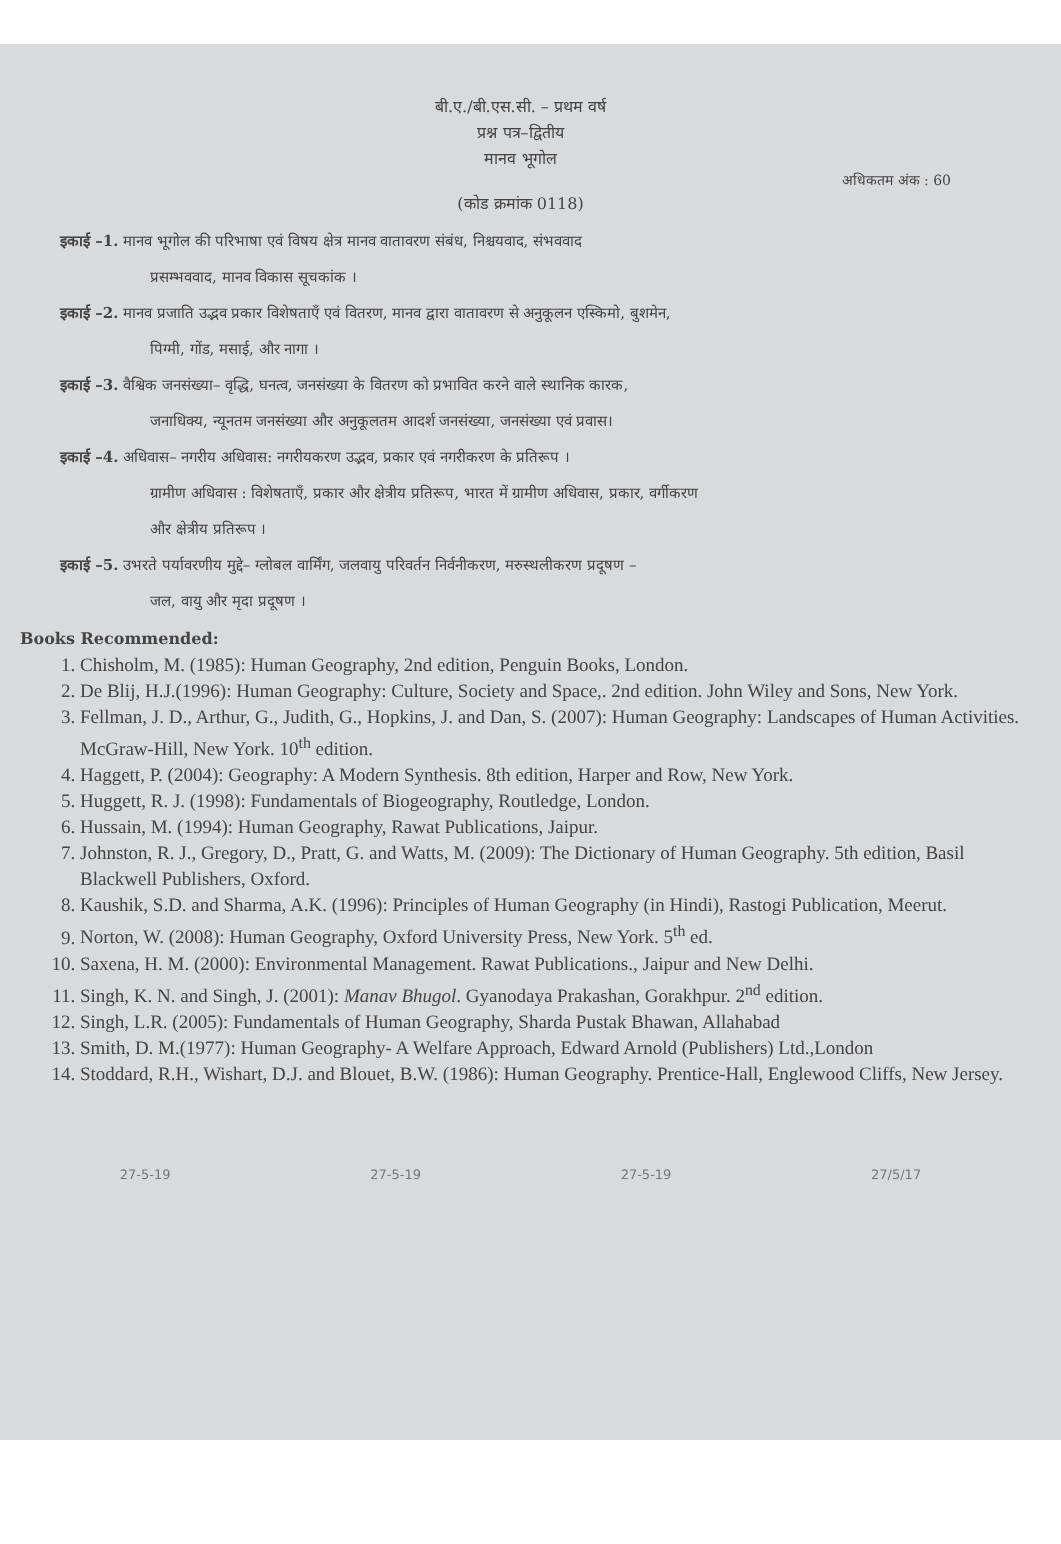बी.ए./बी.एस.सी. – प्रथम वर्ष
प्रश्न पत्र–द्वितीय
मानव भूगोल
अधिकतम अंक : 60
(कोड क्रमांक 0118)
इकाई –1. मानव भूगोल की परिभाषा एवं विषय क्षेत्र मानव वातावरण संबंध, निश्चयवाद, संभववाद
प्रसम्भववाद, मानव विकास सूचकांक ।
इकाई –2. मानव प्रजाति उद्भव प्रकार विशेषताएँ एवं वितरण, मानव द्वारा वातावरण से अनुकूलन एस्किमो, बुशमेन,
पिग्मी, गोंड, मसाई, और नागा ।
इकाई –3. वैश्विक जनसंख्या– वृद्धि, घनत्व, जनसंख्या के वितरण को प्रभावित करने वाले स्थानिक कारक,
जनाधिक्य, न्यूनतम जनसंख्या और अनुकूलतम आदर्श जनसंख्या, जनसंख्या एवं प्रवास।
इकाई –4. अधिवास– नगरीय अधिवास: नगरीयकरण उद्भव, प्रकार एवं नगरीकरण के प्रतिरूप ।
ग्रामीण अधिवास : विशेषताएँ, प्रकार और क्षेत्रीय प्रतिरूप, भारत में ग्रामीण अधिवास, प्रकार, वर्गीकरण
और क्षेत्रीय प्रतिरूप ।
इकाई –5. उभरते पर्यावरणीय मुद्दे– ग्लोबल वार्मिंग, जलवायु परिवर्तन निर्वनीकरण, मरुस्थलीकरण प्रदूषण –
जल, वायु और मृदा प्रदूषण ।
Books Recommended:
1. Chisholm, M. (1985): Human Geography, 2nd edition, Penguin Books, London.
2. De Blij, H.J.(1996): Human Geography: Culture, Society and Space,. 2nd edition. John Wiley and Sons, New York.
3. Fellman, J. D., Arthur, G., Judith, G., Hopkins, J. and Dan, S. (2007): Human Geography: Landscapes of Human Activities. McGraw-Hill, New York. 10<sup>th</sup> edition.
4. Haggett, P. (2004): Geography: A Modern Synthesis. 8th edition, Harper and Row, New York.
5. Huggett, R. J. (1998): Fundamentals of Biogeography, Routledge, London.
6. Hussain, M. (1994): Human Geography, Rawat Publications, Jaipur.
7. Johnston, R. J., Gregory, D., Pratt, G. and Watts, M. (2009): The Dictionary of Human Geography. 5th edition, Basil Blackwell Publishers, Oxford.
8. Kaushik, S.D. and Sharma, A.K. (1996): Principles of Human Geography (in Hindi), Rastogi Publication, Meerut.
9. Norton, W. (2008): Human Geography, Oxford University Press, New York. 5<sup>th</sup> ed.
10. Saxena, H. M. (2000): Environmental Management. Rawat Publications., Jaipur and New Delhi.
11. Singh, K. N. and Singh, J. (2001): Manav Bhugol. Gyanodaya Prakashan, Gorakhpur. 2<sup>nd</sup> edition.
12. Singh, L.R. (2005): Fundamentals of Human Geography, Sharda Pustak Bhawan, Allahabad
13. Smith, D. M.(1977): Human Geography- A Welfare Approach, Edward Arnold (Publishers) Ltd.,London
14. Stoddard, R.H., Wishart, D.J. and Blouet, B.W. (1986): Human Geography. Prentice-Hall, Englewood Cliffs, New Jersey.
27-5-19 27-5-19 27-5-19 27/5/17